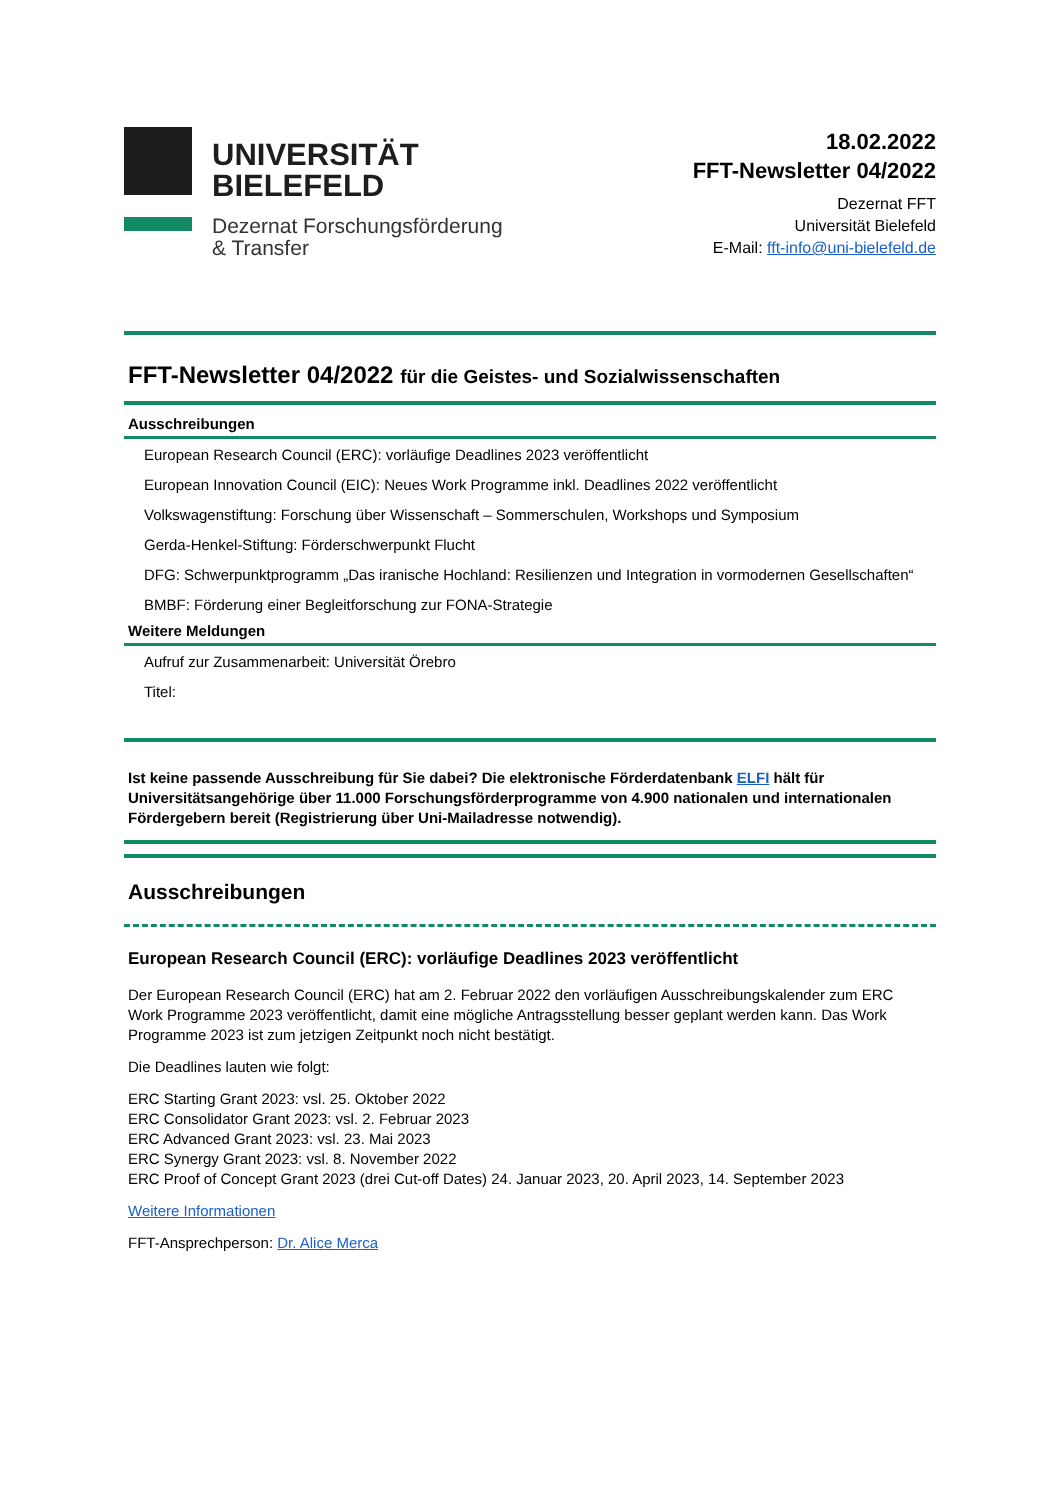UNIVERSITÄT
BIELEFELD
Dezernat Forschungsförderung
& Transfer
18.02.2022
FFT-Newsletter 04/2022
Dezernat FFT
Universität Bielefeld
E-Mail: fft-info@uni-bielefeld.de
FFT-Newsletter 04/2022 für die Geistes- und Sozialwissenschaften
Ausschreibungen
European Research Council (ERC): vorläufige Deadlines 2023 veröffentlicht
European Innovation Council (EIC): Neues Work Programme inkl. Deadlines 2022 veröffentlicht
Volkswagenstiftung: Forschung über Wissenschaft – Sommerschulen, Workshops und Symposium
Gerda-Henkel-Stiftung: Förderschwerpunkt Flucht
DFG: Schwerpunktprogramm „Das iranische Hochland: Resilienzen und Integration in vormodernen Gesellschaften“
BMBF: Förderung einer Begleitforschung zur FONA-Strategie
Weitere Meldungen
Aufruf zur Zusammenarbeit: Universität Örebro
Titel:
Ist keine passende Ausschreibung für Sie dabei? Die elektronische Förderdatenbank ELFI hält für Universitätsangehörige über 11.000 Forschungsförderprogramme von 4.900 nationalen und internationalen Fördergebern bereit (Registrierung über Uni-Mailadresse notwendig).
Ausschreibungen
European Research Council (ERC): vorläufige Deadlines 2023 veröffentlicht
Der European Research Council (ERC) hat am 2. Februar 2022 den vorläufigen Ausschreibungskalender zum ERC Work Programme 2023 veröffentlicht, damit eine mögliche Antragsstellung besser geplant werden kann. Das Work Programme 2023 ist zum jetzigen Zeitpunkt noch nicht bestätigt.
Die Deadlines lauten wie folgt:
ERC Starting Grant 2023: vsl. 25. Oktober 2022
ERC Consolidator Grant 2023: vsl. 2. Februar 2023
ERC Advanced Grant 2023: vsl. 23. Mai 2023
ERC Synergy Grant 2023: vsl. 8. November 2022
ERC Proof of Concept Grant 2023 (drei Cut-off Dates) 24. Januar 2023, 20. April 2023, 14. September 2023
Weitere Informationen
FFT-Ansprechperson: Dr. Alice Merca